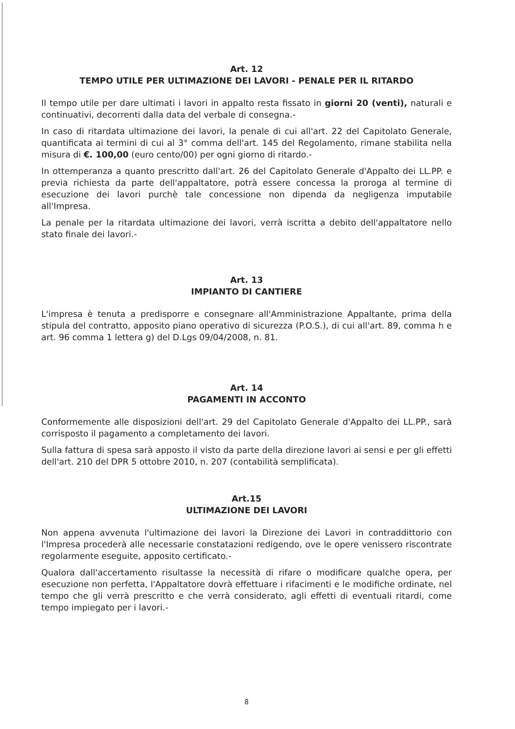Art. 12
TEMPO UTILE PER ULTIMAZIONE DEI LAVORI - PENALE PER IL RITARDO
Il tempo utile per dare ultimati i lavori in appalto resta fissato in giorni 20 (venti), naturali e continuativi, decorrenti dalla data del verbale di consegna.-
In caso di ritardata ultimazione dei lavori, la penale di cui all'art. 22 del Capitolato Generale, quantificata ai termini di cui al 3° comma dell'art. 145 del Regolamento, rimane stabilita nella misura di €. 100,00 (euro cento/00) per ogni giorno di ritardo.-
In ottemperanza a quanto prescritto dall'art. 26 del Capitolato Generale d'Appalto dei LL.PP. e previa richiesta da parte dell'appaltatore, potrà essere concessa la proroga al termine di esecuzione dei lavori purchè tale concessione non dipenda da negligenza imputabile all'Impresa.
La penale per la ritardata ultimazione dei lavori, verrà iscritta a debito dell'appaltatore nello stato finale dei lavori.-
Art. 13
IMPIANTO DI CANTIERE
L'impresa è tenuta a predisporre e consegnare all'Amministrazione Appaltante, prima della stipula del contratto, apposito piano operativo di sicurezza (P.O.S.), di cui all'art. 89, comma h e art. 96 comma 1 lettera g) del D.Lgs 09/04/2008, n. 81.
Art. 14
PAGAMENTI IN ACCONTO
Conformemente alle disposizioni dell'art. 29 del Capitolato Generale d'Appalto dei LL.PP., sarà corrisposto il pagamento a completamento dei lavori.
Sulla fattura di spesa sarà apposto il visto da parte della direzione lavori ai sensi e per gli effetti dell'art. 210 del DPR 5 ottobre 2010, n. 207 (contabilità semplificata).
Art.15
ULTIMAZIONE DEI LAVORI
Non appena avvenuta l'ultimazione dei lavori la Direzione dei Lavori in contraddittorio con l'Impresa procederà alle necessarie constatazioni redigendo, ove le opere venissero riscontrate regolarmente eseguite, apposito certificato.-
Qualora dall'accertamento risultasse la necessità di rifare o modificare qualche opera, per esecuzione non perfetta, l'Appaltatore dovrà effettuare i rifacimenti e le modifiche ordinate, nel tempo che gli verrà prescritto e che verrà considerato, agli effetti di eventuali ritardi, come tempo impiegato per i lavori.-
8